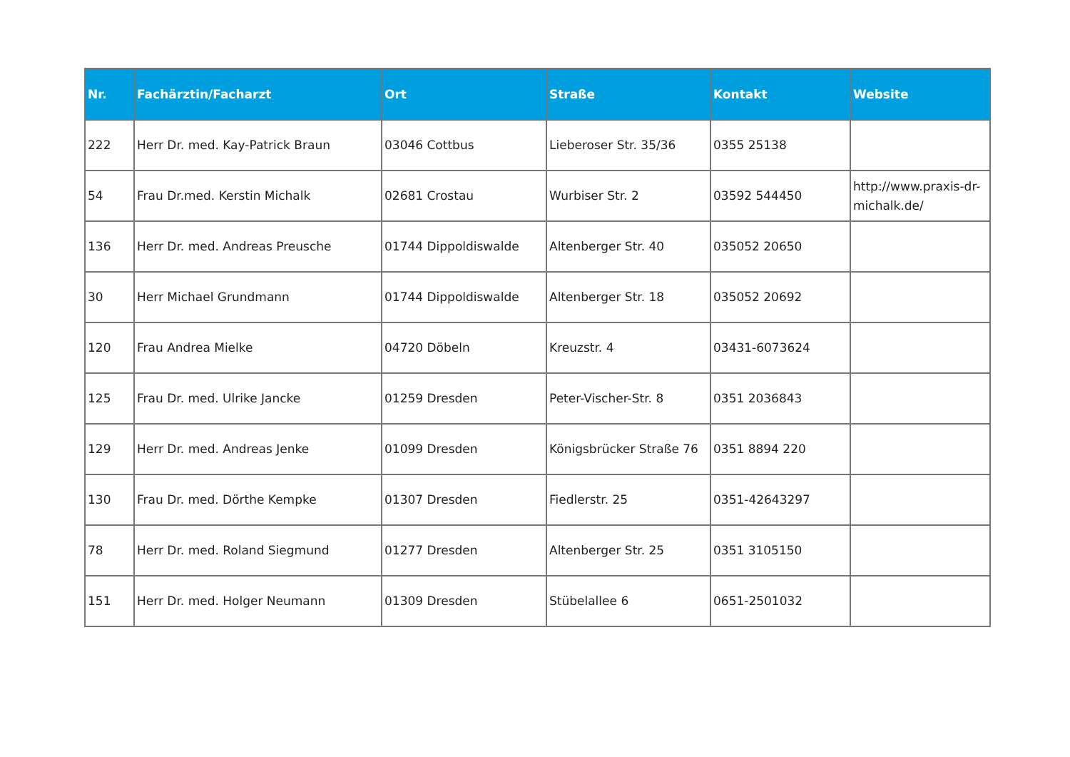| Nr. | Fachärztin/Facharzt | Ort | Straße | Kontakt | Website |
| --- | --- | --- | --- | --- | --- |
| 222 | Herr Dr. med. Kay-Patrick Braun | 03046 Cottbus | Lieberoser Str. 35/36 | 0355 25138 | |
| 54 | Frau Dr.med. Kerstin Michalk | 02681 Crostau | Wurbiser Str. 2 | 03592 544450 | http://www.praxis-dr-michalk.de/ |
| 136 | Herr Dr. med. Andreas Preusche | 01744 Dippoldiswalde | Altenberger Str. 40 | 035052 20650 | |
| 30 | Herr Michael Grundmann | 01744 Dippoldiswalde | Altenberger Str. 18 | 035052 20692 | |
| 120 | Frau Andrea Mielke | 04720 Döbeln | Kreuzstr. 4 | 03431-6073624 | |
| 125 | Frau Dr. med. Ulrike Jancke | 01259 Dresden | Peter-Vischer-Str. 8 | 0351 2036843 | |
| 129 | Herr Dr. med. Andreas Jenke | 01099 Dresden | Königsbrücker Straße 76 | 0351 8894 220 | |
| 130 | Frau Dr. med. Dörthe Kempke | 01307 Dresden | Fiedlerstr. 25 | 0351-42643297 | |
| 78 | Herr Dr. med. Roland Siegmund | 01277 Dresden | Altenberger Str. 25 | 0351 3105150 | |
| 151 | Herr Dr. med. Holger Neumann | 01309 Dresden | Stübelallee 6 | 0651-2501032 | |